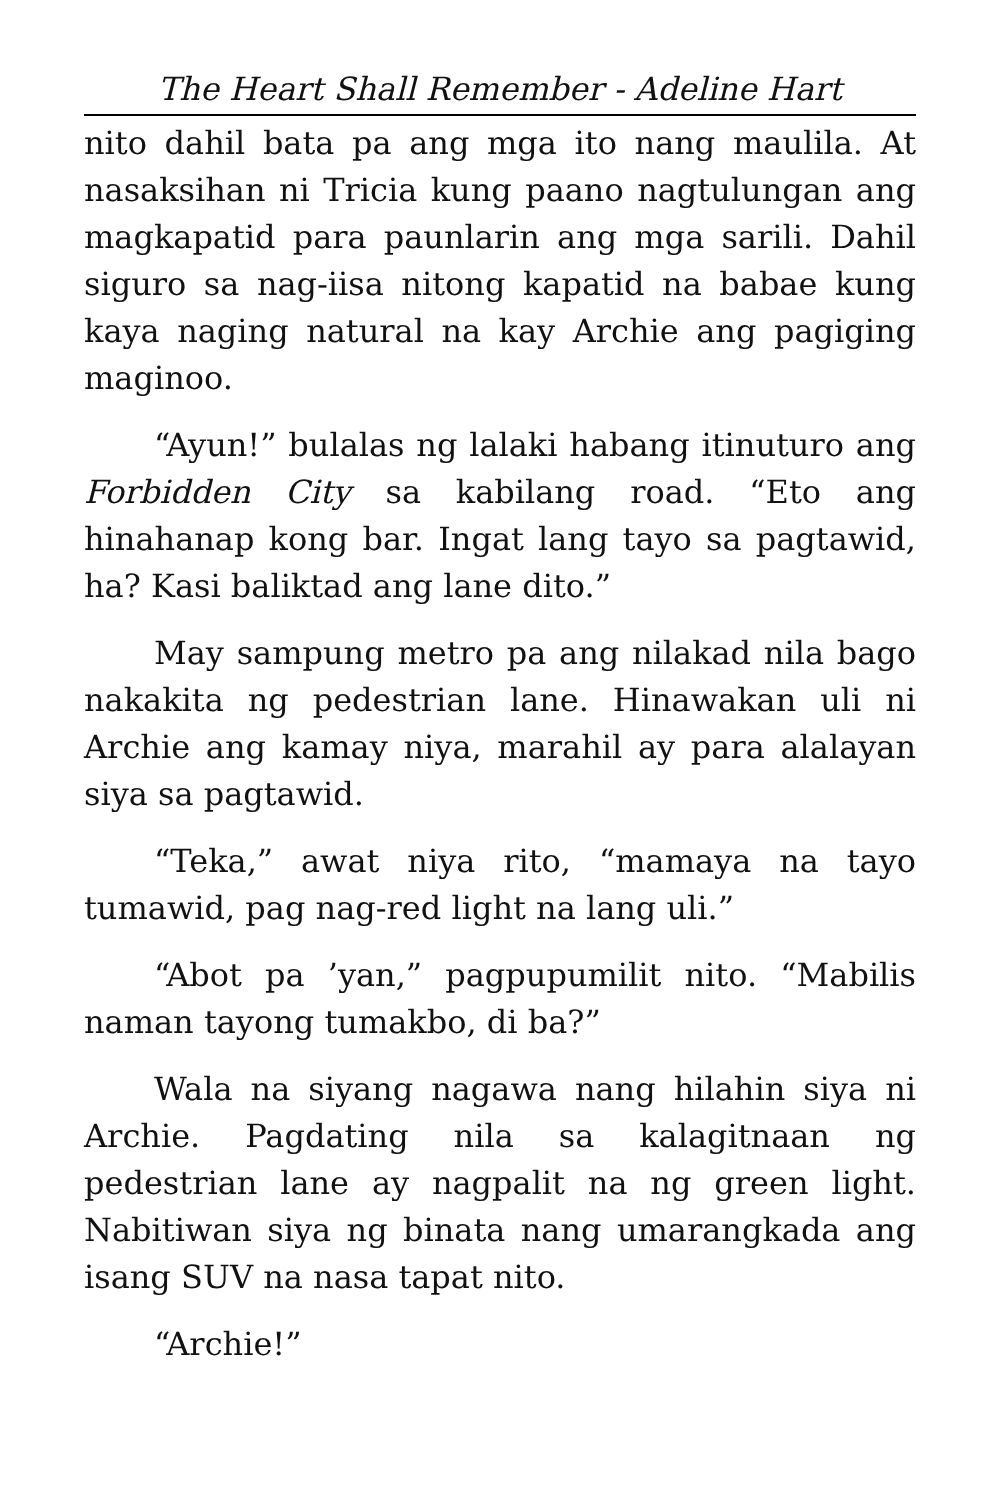The Heart Shall Remember - Adeline Hart
nito dahil bata pa ang mga ito nang maulila. At nasaksihan ni Tricia kung paano nagtulungan ang magkapatid para paunlarin ang mga sarili. Dahil siguro sa nag-iisa nitong kapatid na babae kung kaya naging natural na kay Archie ang pagiging maginoo.
“Ayun!” bulalas ng lalaki habang itinuturo ang Forbidden City sa kabilang road. “Eto ang hinahanap kong bar. Ingat lang tayo sa pagtawid, ha? Kasi baliktad ang lane dito.”
May sampung metro pa ang nilakad nila bago nakakita ng pedestrian lane. Hinawakan uli ni Archie ang kamay niya, marahil ay para alalayan siya sa pagtawid.
“Teka,” awat niya rito, “mamaya na tayo tumawid, pag nag-red light na lang uli.”
“Abot pa ’yan,” pagpupumilit nito. “Mabilis naman tayong tumakbo, di ba?”
Wala na siyang nagawa nang hilahin siya ni Archie. Pagdating nila sa kalagitnaan ng pedestrian lane ay nagpalit na ng green light. Nabitiwan siya ng binata nang umarangkada ang isang SUV na nasa tapat nito.
“Archie!”